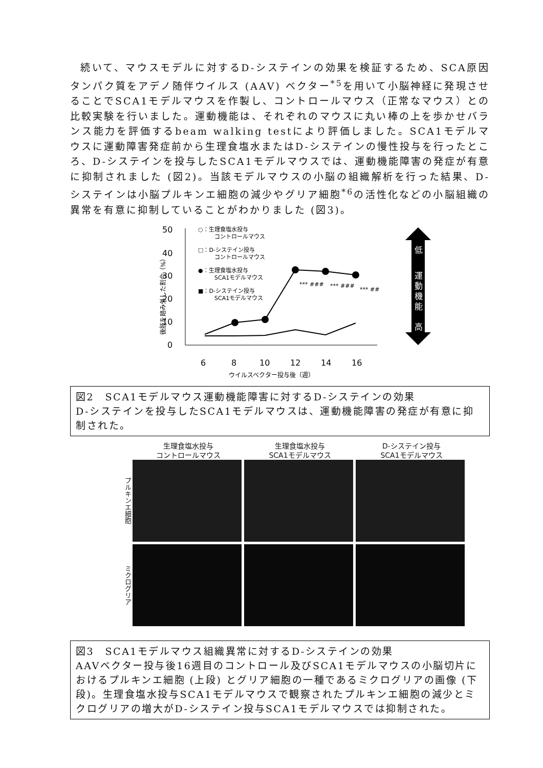続いて、マウスモデルに対するD-システインの効果を検証するため、SCA原因タンパク質をアデノ随伴ウイルス (AAV) ベクター<sup>*5</sup>を用いて小脳神経に発現させることでSCA1モデルマウスを作製し、コントロールマウス（正常なマウス）との比較実験を行いました。運動機能は、それぞれのマウスに丸い棒の上を歩かせバランス能力を評価するbeam walking testにより評価しました。SCA1モデルマウスに運動障害発症前から生理食塩水またはD-システインの慢性投与を行ったところ、D-システインを投与したSCA1モデルマウスでは、運動機能障害の発症が有意に抑制されました (図2)。当該モデルマウスの小脳の組織解析を行った結果、D-システインは小脳プルキンエ細胞の減少やグリア細胞<sup>*6</sup>の活性化などの小脳組織の異常を有意に抑制していることがわかりました (図3)。
50
40
30
20
10
0
6
8
10
12
14
16
ウイルスベクター投与後（週）
後肢を踏み外した割合（%）
○：生理食塩水投与
コントロールマウス
□：D-システイン投与
コントロールマウス
●：生理食塩水投与
SCA1モデルマウス
■：D-システイン投与
SCA1モデルマウス
*** ###
*** ###
*** ##
低
運
動
機
能
高
図2　SCA1モデルマウス運動機能障害に対するD-システインの効果
D-システインを投与したSCA1モデルマウスは、運動機能障害の発症が有意に抑制された。
生理食塩水投与
コントロールマウス
生理食塩水投与
SCA1モデルマウス
D-システイン投与
SCA1モデルマウス
プルキンエ細胞
ミクログリア
図3　SCA1モデルマウス組織異常に対するD-システインの効果
AAVベクター投与後16週目のコントロール及びSCA1モデルマウスの小脳切片におけるプルキンエ細胞 (上段) とグリア細胞の一種であるミクログリアの画像 (下段)。生理食塩水投与SCA1モデルマウスで観察されたプルキンエ細胞の減少とミクログリアの増大がD-システイン投与SCA1モデルマウスでは抑制された。